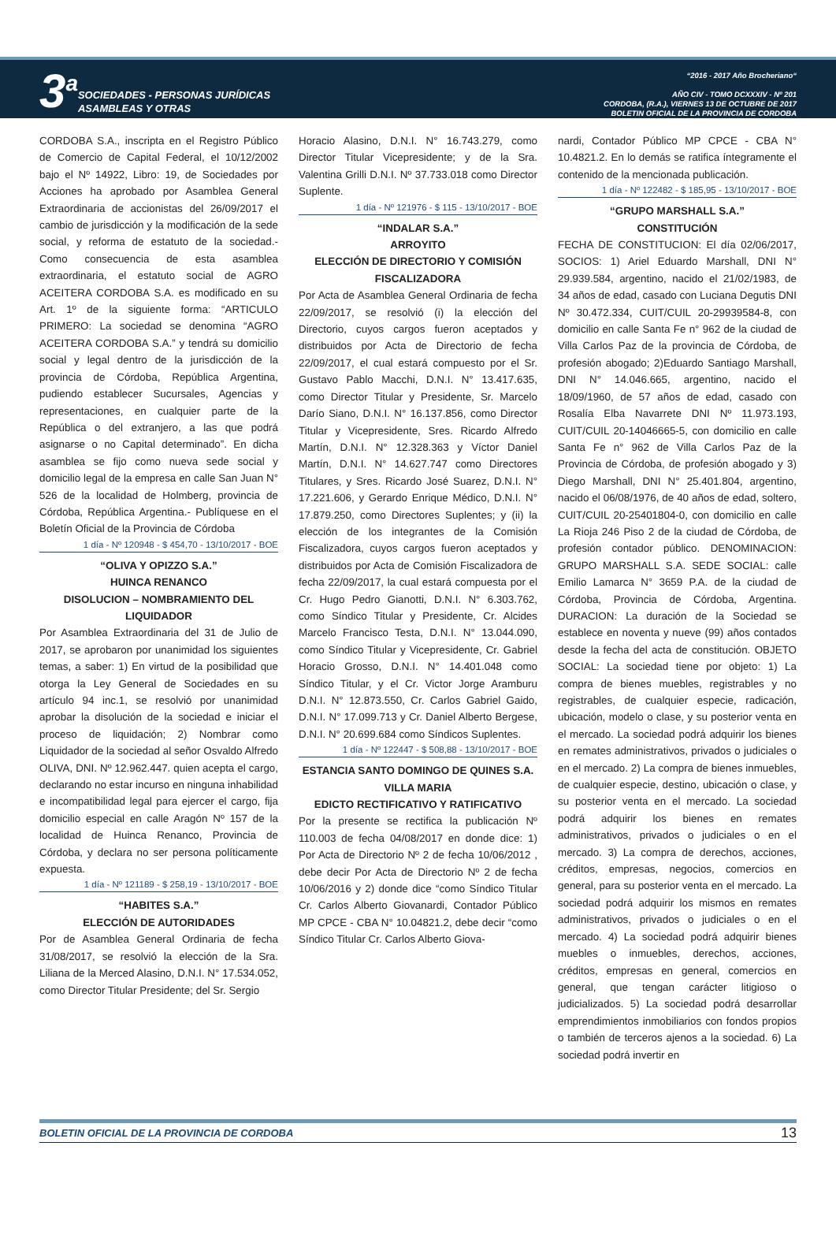3<sup>a</sup>
SOCIEDADES - PERSONAS JURÍDICAS
ASAMBLEAS Y OTRAS
“2016 - 2017 Año Brocheriano“
AÑO CIV - TOMO DCXXXIV - Nº 201
CORDOBA, (R.A.), VIERNES 13 DE OCTUBRE DE 2017
BOLETIN OFICIAL DE LA PROVINCIA DE CORDOBA
CORDOBA S.A., inscripta en el Registro Público de Comercio de Capital Federal, el 10/12/2002 bajo el Nº 14922, Libro: 19, de Sociedades por Acciones ha aprobado por Asamblea General Extraordinaria de accionistas del 26/09/2017 el cambio de jurisdicción y la modificación de la sede social, y reforma de estatuto de la sociedad.- Como consecuencia de esta asamblea extraordinaria, el estatuto social de AGRO ACEITERA CORDOBA S.A. es modificado en su Art. 1º de la siguiente forma: “ARTICULO PRIMERO: La sociedad se denomina “AGRO ACEITERA CORDOBA S.A.” y tendrá su domicilio social y legal dentro de la jurisdicción de la provincia de Córdoba, República Argentina, pudiendo establecer Sucursales, Agencias y representaciones, en cualquier parte de la República o del extranjero, a las que podrá asignarse o no Capital determinado”. En dicha asamblea se fijo como nueva sede social y domicilio legal de la empresa en calle San Juan N° 526 de la localidad de Holmberg, provincia de Córdoba, República Argentina.- Publíquese en el Boletín Oficial de la Provincia de Córdoba
1 día - Nº 120948 - $ 454,70 - 13/10/2017 - BOE
“OLIVA Y OPIZZO S.A.”
HUINCA RENANCO
DISOLUCION – NOMBRAMIENTO DEL LIQUIDADOR
Por Asamblea Extraordinaria del 31 de Julio de 2017, se aprobaron por unanimidad los siguientes temas, a saber: 1) En virtud de la posibilidad que otorga la Ley General de Sociedades en su artículo 94 inc.1, se resolvió por unanimidad aprobar la disolución de la sociedad e iniciar el proceso de liquidación; 2) Nombrar como Liquidador de la sociedad al señor Osvaldo Alfredo OLIVA, DNI. Nº 12.962.447. quien acepta el cargo, declarando no estar incurso en ninguna inhabilidad e incompatibilidad legal para ejercer el cargo, fija domicilio especial en calle Aragón Nº 157 de la localidad de Huinca Renanco, Provincia de Córdoba, y declara no ser persona políticamente expuesta.
1 día - Nº 121189 - $ 258,19 - 13/10/2017 - BOE
“HABITES S.A.”
ELECCIÓN DE AUTORIDADES
Por de Asamblea General Ordinaria de fecha 31/08/2017, se resolvió la elección de la Sra. Liliana de la Merced Alasino, D.N.I. N° 17.534.052, como Director Titular Presidente; del Sr. Sergio
Horacio Alasino, D.N.I. N° 16.743.279, como Director Titular Vicepresidente; y de la Sra. Valentina Grilli D.N.I. Nº 37.733.018 como Director Suplente.
1 día - Nº 121976 - $ 115 - 13/10/2017 - BOE
“INDALAR S.A.”
ARROYITO
ELECCIÓN DE DIRECTORIO Y COMISIÓN FISCALIZADORA
Por Acta de Asamblea General Ordinaria de fecha 22/09/2017, se resolvió (i) la elección del Directorio, cuyos cargos fueron aceptados y distribuidos por Acta de Directorio de fecha 22/09/2017, el cual estará compuesto por el Sr. Gustavo Pablo Macchi, D.N.I. N° 13.417.635, como Director Titular y Presidente, Sr. Marcelo Darío Siano, D.N.I. N° 16.137.856, como Director Titular y Vicepresidente, Sres. Ricardo Alfredo Martín, D.N.I. N° 12.328.363 y Víctor Daniel Martín, D.N.I. N° 14.627.747 como Directores Titulares, y Sres. Ricardo José Suarez, D.N.I. N° 17.221.606, y Gerardo Enrique Médico, D.N.I. N° 17.879.250, como Directores Suplentes; y (ii) la elección de los integrantes de la Comisión Fiscalizadora, cuyos cargos fueron aceptados y distribuidos por Acta de Comisión Fiscalizadora de fecha 22/09/2017, la cual estará compuesta por el Cr. Hugo Pedro Gianotti, D.N.I. N° 6.303.762, como Síndico Titular y Presidente, Cr. Alcides Marcelo Francisco Testa, D.N.I. N° 13.044.090, como Síndico Titular y Vicepresidente, Cr. Gabriel Horacio Grosso, D.N.I. N° 14.401.048 como Síndico Titular, y el Cr. Victor Jorge Aramburu D.N.I. N° 12.873.550, Cr. Carlos Gabriel Gaido, D.N.I. N° 17.099.713 y Cr. Daniel Alberto Bergese, D.N.I. N° 20.699.684 como Síndicos Suplentes.
1 día - Nº 122447 - $ 508,88 - 13/10/2017 - BOE
ESTANCIA SANTO DOMINGO DE QUINES S.A.
VILLA MARIA
EDICTO RECTIFICATIVO Y RATIFICATIVO
Por la presente se rectifica la publicación Nº 110.003 de fecha 04/08/2017 en donde dice: 1) Por Acta de Directorio Nº 2 de fecha 10/06/2012 , debe decir Por Acta de Directorio Nº 2 de fecha 10/06/2016 y 2) donde dice “como Síndico Titular Cr. Carlos Alberto Giovanardi, Contador Público MP CPCE - CBA N° 10.04821.2, debe decir “como Síndico Titular Cr. Carlos Alberto Giova-
nardi, Contador Público MP CPCE - CBA N° 10.4821.2. En lo demás se ratifica íntegramente el contenido de la mencionada publicación.
1 día - Nº 122482 - $ 185,95 - 13/10/2017 - BOE
“GRUPO MARSHALL S.A.”
CONSTITUCIÓN
FECHA DE CONSTITUCION: El día 02/06/2017, SOCIOS: 1) Ariel Eduardo Marshall, DNI N° 29.939.584, argentino, nacido el 21/02/1983, de 34 años de edad, casado con Luciana Degutis DNI Nº 30.472.334, CUIT/CUIL 20-29939584-8, con domicilio en calle Santa Fe n° 962 de la ciudad de Villa Carlos Paz de la provincia de Córdoba, de profesión abogado; 2)Eduardo Santiago Marshall, DNI N° 14.046.665, argentino, nacido el 18/09/1960, de 57 años de edad, casado con Rosalía Elba Navarrete DNI Nº 11.973.193, CUIT/CUIL 20-14046665-5, con domicilio en calle Santa Fe n° 962 de Villa Carlos Paz de la Provincia de Córdoba, de profesión abogado y 3) Diego Marshall, DNI N° 25.401.804, argentino, nacido el 06/08/1976, de 40 años de edad, soltero, CUIT/CUIL 20-25401804-0, con domicilio en calle La Rioja 246 Piso 2 de la ciudad de Córdoba, de profesión contador público. DENOMINACION: GRUPO MARSHALL S.A. SEDE SOCIAL: calle Emilio Lamarca N° 3659 P.A. de la ciudad de Córdoba, Provincia de Córdoba, Argentina. DURACION: La duración de la Sociedad se establece en noventa y nueve (99) años contados desde la fecha del acta de constitución. OBJETO SOCIAL: La sociedad tiene por objeto: 1) La compra de bienes muebles, registrables y no registrables, de cualquier especie, radicación, ubicación, modelo o clase, y su posterior venta en el mercado. La sociedad podrá adquirir los bienes en remates administrativos, privados o judiciales o en el mercado. 2) La compra de bienes inmuebles, de cualquier especie, destino, ubicación o clase, y su posterior venta en el mercado. La sociedad podrá adquirir los bienes en remates administrativos, privados o judiciales o en el mercado. 3) La compra de derechos, acciones, créditos, empresas, negocios, comercios en general, para su posterior venta en el mercado. La sociedad podrá adquirir los mismos en remates administrativos, privados o judiciales o en el mercado. 4) La sociedad podrá adquirir bienes muebles o inmuebles, derechos, acciones, créditos, empresas en general, comercios en general, que tengan carácter litigioso o judicializados. 5) La sociedad podrá desarrollar emprendimientos inmobiliarios con fondos propios o también de terceros ajenos a la sociedad. 6) La sociedad podrá invertir en
BOLETIN OFICIAL DE LA PROVINCIA DE CORDOBA 13